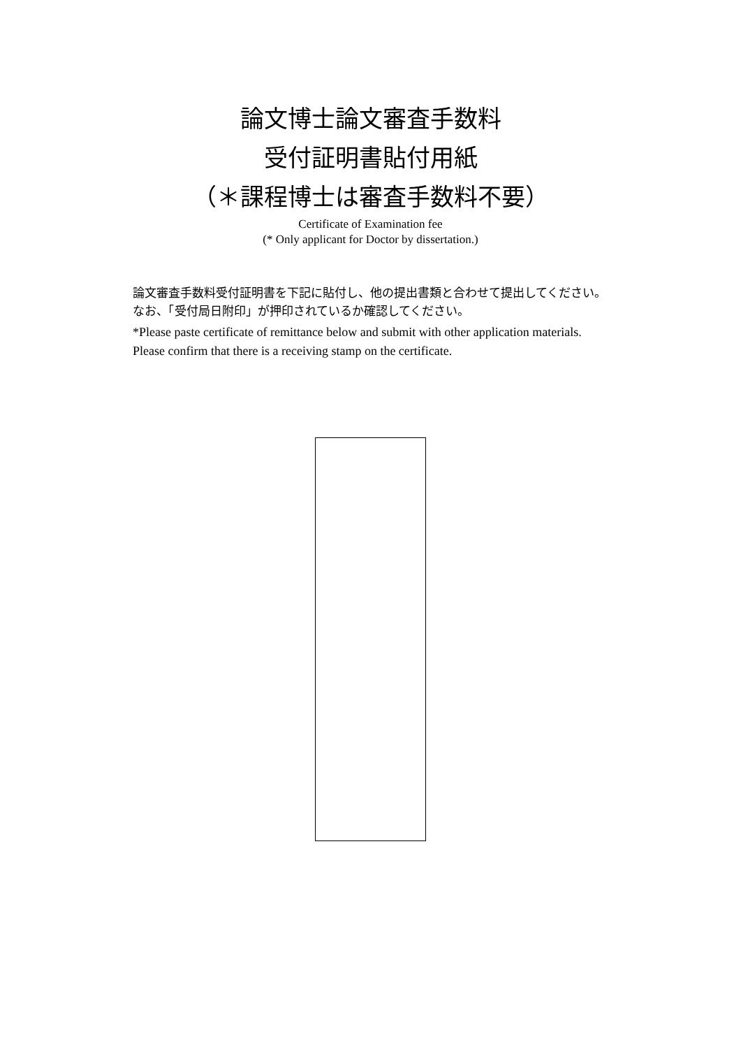論文博士論文審査手数料
受付証明書貼付用紙
（＊課程博士は審査手数料不要）
Certificate of Examination fee
(* Only applicant for Doctor by dissertation.)
論文審査手数料受付証明書を下記に貼付し、他の提出書類と合わせて提出してください。なお、「受付局日附印」が押印されているか確認してください。
*Please paste certificate of remittance below and submit with other application materials. Please confirm that there is a receiving stamp on the certificate.